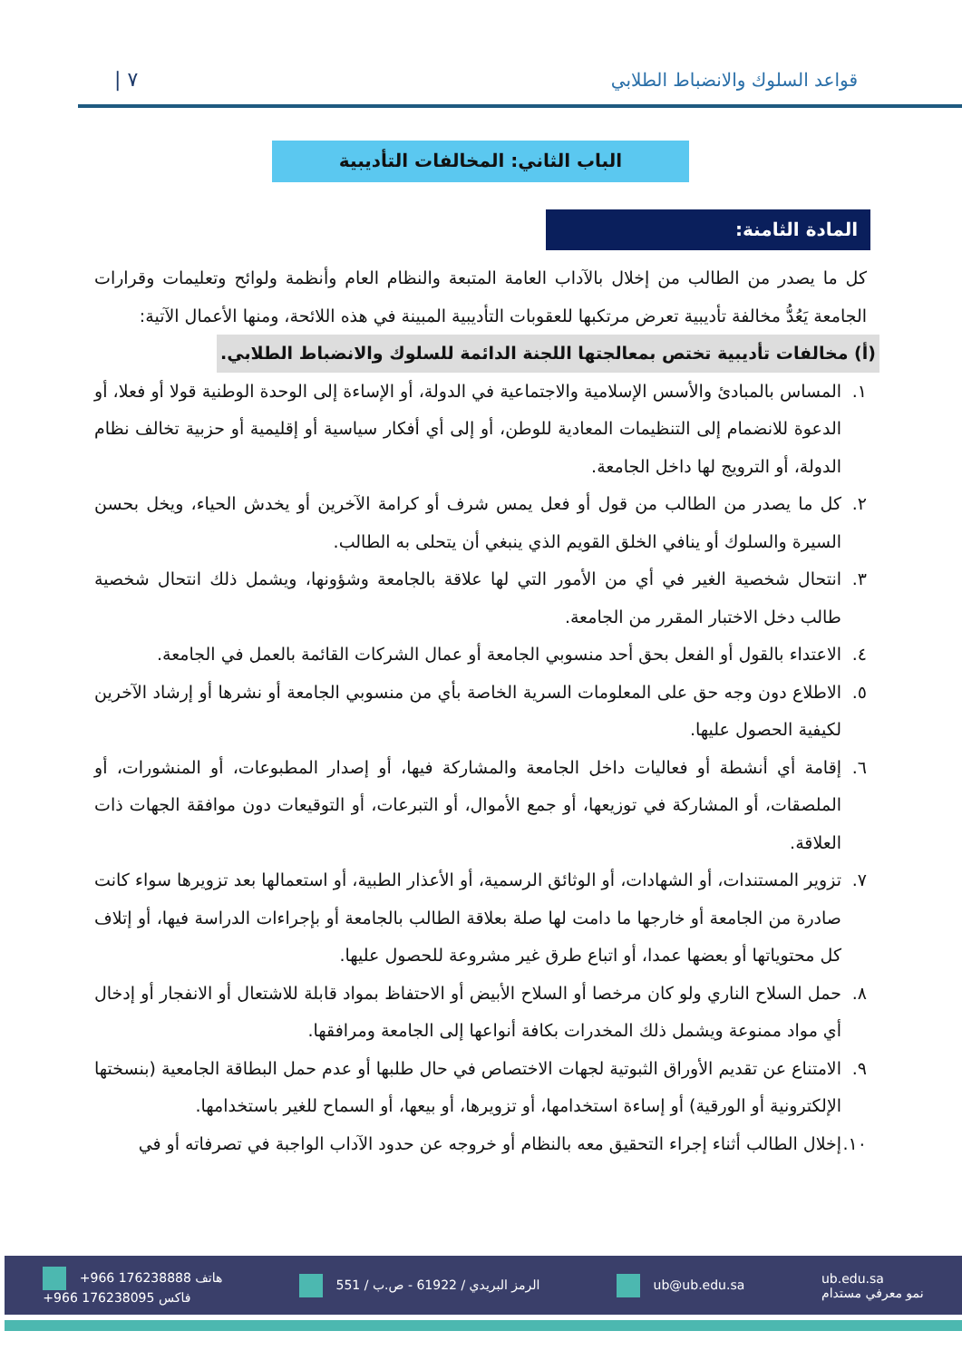قواعد السلوك والانضباط الطلابي ٧ |
الباب الثاني: المخالفات التأديبية
المادة الثامنة:
كل ما يصدر من الطالب من إخلال بالآداب العامة المتبعة والنظام العام وأنظمة ولوائح وتعليمات وقرارات الجامعة يَعُدُّ مخالفة تأديبية تعرض مرتكبها للعقوبات التأديبية المبينة في هذه اللائحة، ومنها الأعمال الآتية:
(أ) مخالفات تأديبية تختص بمعالجتها اللجنة الدائمة للسلوك والانضباط الطلابي.
١. المساس بالمبادئ والأسس الإسلامية والاجتماعية في الدولة، أو الإساءة إلى الوحدة الوطنية قولا أو فعلا، أو الدعوة للانضمام إلى التنظيمات المعادية للوطن، أو إلى أي أفكار سياسية أو إقليمية أو حزبية تخالف نظام الدولة، أو الترويج لها داخل الجامعة.
٢. كل ما يصدر من الطالب من قول أو فعل يمس شرف أو كرامة الآخرين أو يخدش الحياء، ويخل بحسن السيرة والسلوك أو ينافي الخلق القويم الذي ينبغي أن يتحلى به الطالب.
٣. انتحال شخصية الغير في أي من الأمور التي لها علاقة بالجامعة وشؤونها، ويشمل ذلك انتحال شخصية طالب دخل الاختبار المقرر من الجامعة.
٤. الاعتداء بالقول أو الفعل بحق أحد منسوبي الجامعة أو عمال الشركات القائمة بالعمل في الجامعة.
٥. الاطلاع دون وجه حق على المعلومات السرية الخاصة بأي من منسوبي الجامعة أو نشرها أو إرشاد الآخرين لكيفية الحصول عليها.
٦. إقامة أي أنشطة أو فعاليات داخل الجامعة والمشاركة فيها، أو إصدار المطبوعات، أو المنشورات، أو الملصقات، أو المشاركة في توزيعها، أو جمع الأموال، أو التبرعات، أو التوقيعات دون موافقة الجهات ذات العلاقة.
٧. تزوير المستندات، أو الشهادات، أو الوثائق الرسمية، أو الأعذار الطبية، أو استعمالها بعد تزويرها سواء كانت صادرة من الجامعة أو خارجها ما دامت لها صلة بعلاقة الطالب بالجامعة أو بإجراءات الدراسة فيها، أو إتلاف كل محتوياتها أو بعضها عمدا، أو اتباع طرق غير مشروعة للحصول عليها.
٨. حمل السلاح الناري ولو كان مرخصا أو السلاح الأبيض أو الاحتفاظ بمواد قابلة للاشتعال أو الانفجار أو إدخال أي مواد ممنوعة ويشمل ذلك المخدرات بكافة أنواعها إلى الجامعة ومرافقها.
٩. الامتناع عن تقديم الأوراق الثبوتية لجهات الاختصاص في حال طلبها أو عدم حمل البطاقة الجامعية (بنسختها الإلكترونية أو الورقية) أو إساءة استخدامها، أو تزويرها، أو بيعها، أو السماح للغير باستخدامها.
١٠.
إخلال الطالب أثناء إجراء التحقيق معه بالنظام أو خروجه عن حدود الآداب الواجبة في تصرفاته أو في
+966 176238888 هاتف
+966 176238095 فاكس
الرمز البريدي / 61922 - ص.ب / 551
ub@ub.edu.sa
ub.edu.sa
نمو معرفي مستدام